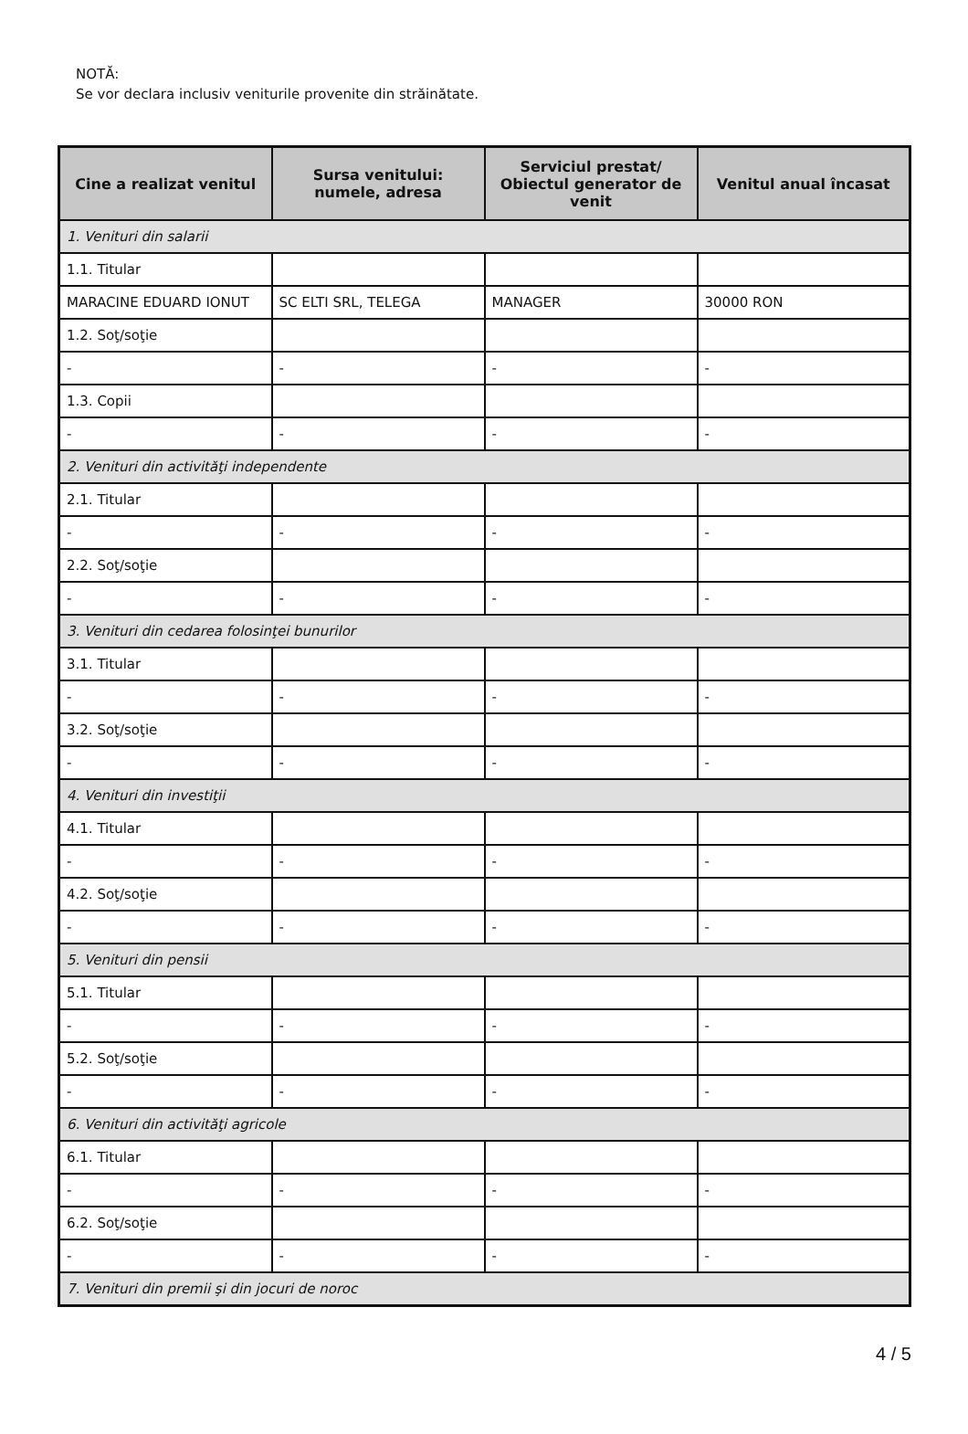NOTĂ:
Se vor declara inclusiv veniturile provenite din străinătate.
| Cine a realizat venitul | Sursa venitului: numele, adresa | Serviciul prestat/ Obiectul generator de venit | Venitul anual încasat |
| --- | --- | --- | --- |
| 1. Venituri din salarii | | | |
| 1.1. Titular | | | |
| MARACINE EDUARD IONUT | SC ELTI SRL, TELEGA | MANAGER | 30000 RON |
| 1.2. Soţ/soţie | | | |
| - | - | - | - |
| 1.3. Copii | | | |
| - | - | - | - |
| 2. Venituri din activităţi independente | | | |
| 2.1. Titular | | | |
| - | - | - | - |
| 2.2. Soţ/soţie | | | |
| - | - | - | - |
| 3. Venituri din cedarea folosinţei bunurilor | | | |
| 3.1. Titular | | | |
| - | - | - | - |
| 3.2. Soţ/soţie | | | |
| - | - | - | - |
| 4. Venituri din investiţii | | | |
| 4.1. Titular | | | |
| - | - | - | - |
| 4.2. Soţ/soţie | | | |
| - | - | - | - |
| 5. Venituri din pensii | | | |
| 5.1. Titular | | | |
| - | - | - | - |
| 5.2. Soţ/soţie | | | |
| - | - | - | - |
| 6. Venituri din activităţi agricole | | | |
| 6.1. Titular | | | |
| - | - | - | - |
| 6.2. Soţ/soţie | | | |
| - | - | - | - |
| 7. Venituri din premii şi din jocuri de noroc | | | |
4 / 5